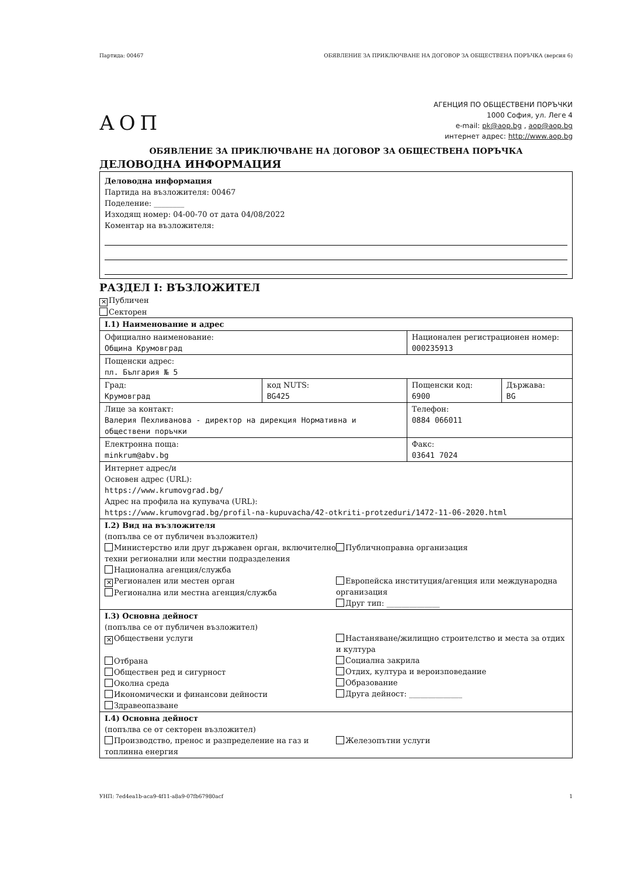Партида: 00467 ОБЯВЛЕНИЕ ЗА ПРИКЛЮЧВАНЕ НА ДОГОВОР ЗА ОБЩЕСТВЕНА ПОРЪЧКА (версия 6)
АОП
АГЕНЦИЯ ПО ОБЩЕСТВЕНИ ПОРЪЧКИ
1000 София, ул. Леге 4
e-mail: pk@aop.bg , aop@aop.bg
интернет адрес: http://www.aop.bg
ОБЯВЛЕНИЕ ЗА ПРИКЛЮЧВАНЕ НА ДОГОВОР ЗА ОБЩЕСТВЕНА ПОРЪЧКА
ДЕЛОВОДНА ИНФОРМАЦИЯ
Деловодна информация
Партида на възложителя: 00467
Поделение: ________
Изходящ номер: 04-00-70 от дата 04/08/2022
Коментар на възложителя:
РАЗДЕЛ I: ВЪЗЛОЖИТЕЛ
✕ Публичен
Секторен
| I.1) Наименование и адрес | | | |
| Официално наименование: Община Крумовград | | Национален регистрационен номер: 000235913 | |
| Пощенски адрес: пл. България № 5 | | | |
| Град: Крумовград | код NUTS: BG425 | Пощенски код: 6900 | Държава: BG |
| Лице за контакт: Валерия Пехливанова - директор на дирекция Нормативна и обществени поръчки | | Телефон: 0884 066011 | |
| Електронна поща: minkrum@abv.bg | | Факс: 03641 7024 | |
| Интернет адрес/и Основен адрес (URL): https://www.krumovgrad.bg/ Адрес на профила на купувача (URL): https://www.krumovgrad.bg/profil-na-kupuvacha/42-otkriti-protzeduri/1472-11-06-2020.html | | | |
| I.2) Вид на възложителя (попълва се от публичен възложител) Министерство или друг държавен орган, включително техни регионални или местни подразделения Национална агенция/служба ✕ Регионален или местен орган Регионална или местна агенция/служба Публичноправна организация Европейска институция/агенция или международна организация Друг тип: ______________ | | | |
| I.3) Основна дейност (попълва се от публичен възложител) ✕ Обществени услуги Отбрана Обществен ред и сигурност Околна среда Икономически и финансови дейности Здравеопазване Настаняване/жилищно строителство и места за отдих и култура Социална закрила Отдих, култура и вероизповедание Образование Друга дейност: ______________ | | | |
| I.4) Основна дейност (попълва се от секторен възложител) Производство, пренос и разпределение на газ и топлинна енергия Железопътни услуги | | | |
УНП: 7ed4ea1b-aca9-4f11-a8a9-07fb67980acf 1